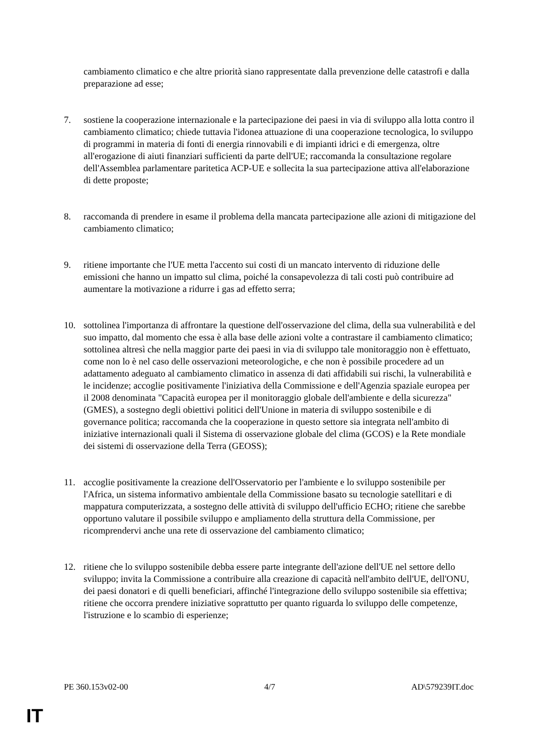cambiamento climatico e che altre priorità siano rappresentate dalla prevenzione delle catastrofi e dalla preparazione ad esse;
7. sostiene la cooperazione internazionale e la partecipazione dei paesi in via di sviluppo alla lotta contro il cambiamento climatico; chiede tuttavia l'idonea attuazione di una cooperazione tecnologica, lo sviluppo di programmi in materia di fonti di energia rinnovabili e di impianti idrici e di emergenza, oltre all'erogazione di aiuti finanziari sufficienti da parte dell'UE; raccomanda la consultazione regolare dell'Assemblea parlamentare paritetica ACP-UE e sollecita la sua partecipazione attiva all'elaborazione di dette proposte;
8. raccomanda di prendere in esame il problema della mancata partecipazione alle azioni di mitigazione del cambiamento climatico;
9. ritiene importante che l'UE metta l'accento sui costi di un mancato intervento di riduzione delle emissioni che hanno un impatto sul clima, poiché la consapevolezza di tali costi può contribuire ad aumentare la motivazione a ridurre i gas ad effetto serra;
10. sottolinea l'importanza di affrontare la questione dell'osservazione del clima, della sua vulnerabilità e del suo impatto, dal momento che essa è alla base delle azioni volte a contrastare il cambiamento climatico; sottolinea altresì che nella maggior parte dei paesi in via di sviluppo tale monitoraggio non è effettuato, come non lo è nel caso delle osservazioni meteorologiche, e che non è possibile procedere ad un adattamento adeguato al cambiamento climatico in assenza di dati affidabili sui rischi, la vulnerabilità e le incidenze; accoglie positivamente l'iniziativa della Commissione e dell'Agenzia spaziale europea per il 2008 denominata "Capacità europea per il monitoraggio globale dell'ambiente e della sicurezza" (GMES), a sostegno degli obiettivi politici dell'Unione in materia di sviluppo sostenibile e di governance politica; raccomanda che la cooperazione in questo settore sia integrata nell'ambito di iniziative internazionali quali il Sistema di osservazione globale del clima (GCOS) e la Rete mondiale dei sistemi di osservazione della Terra (GEOSS);
11. accoglie positivamente la creazione dell'Osservatorio per l'ambiente e lo sviluppo sostenibile per l'Africa, un sistema informativo ambientale della Commissione basato su tecnologie satellitari e di mappatura computerizzata, a sostegno delle attività di sviluppo dell'ufficio ECHO; ritiene che sarebbe opportuno valutare il possibile sviluppo e ampliamento della struttura della Commissione, per ricomprendervi anche una rete di osservazione del cambiamento climatico;
12. ritiene che lo sviluppo sostenibile debba essere parte integrante dell'azione dell'UE nel settore dello sviluppo; invita la Commissione a contribuire alla creazione di capacità nell'ambito dell'UE, dell'ONU, dei paesi donatori e di quelli beneficiari, affinché l'integrazione dello sviluppo sostenibile sia effettiva; ritiene che occorra prendere iniziative soprattutto per quanto riguarda lo sviluppo delle competenze, l'istruzione e lo scambio di esperienze;
PE 360.153v02-00 4/7 AD\579239IT.doc
IT